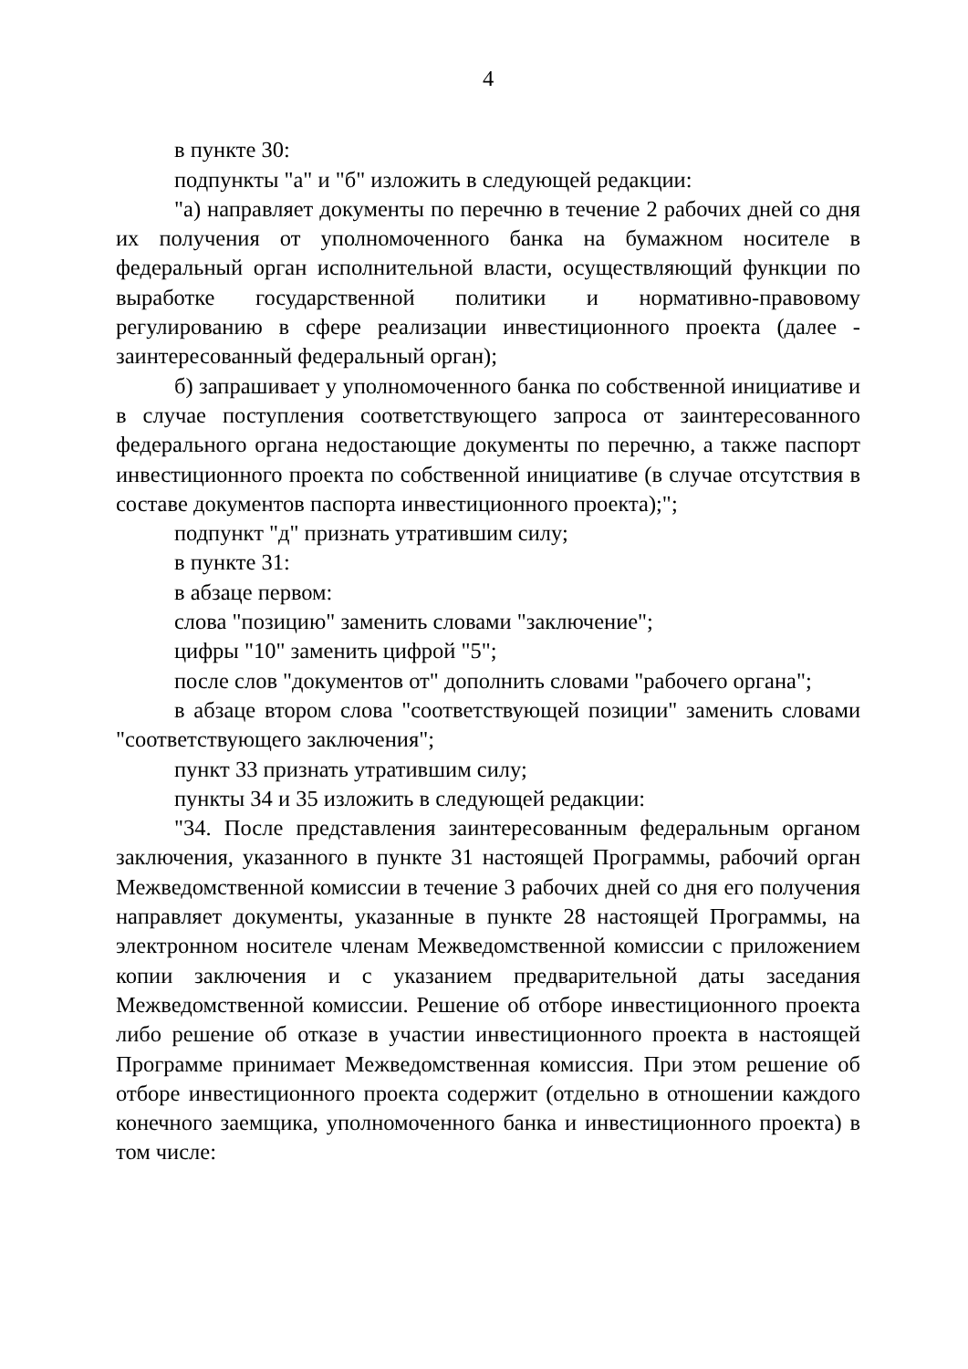4
в пункте 30:
подпункты "а" и "б" изложить в следующей редакции:
"а) направляет документы по перечню в течение 2 рабочих дней со дня их получения от уполномоченного банка на бумажном носителе в федеральный орган исполнительной власти, осуществляющий функции по выработке государственной политики и нормативно-правовому регулированию в сфере реализации инвестиционного проекта (далее - заинтересованный федеральный орган);
б) запрашивает у уполномоченного банка по собственной инициативе и в случае поступления соответствующего запроса от заинтересованного федерального органа недостающие документы по перечню, а также паспорт инвестиционного проекта по собственной инициативе (в случае отсутствия в составе документов паспорта инвестиционного проекта);";
подпункт "д" признать утратившим силу;
в пункте 31:
в абзаце первом:
слова "позицию" заменить словами "заключение";
цифры "10" заменить цифрой "5";
после слов "документов от" дополнить словами "рабочего органа";
в абзаце втором слова "соответствующей позиции" заменить словами "соответствующего заключения";
пункт 33 признать утратившим силу;
пункты 34 и 35 изложить в следующей редакции:
"34. После представления заинтересованным федеральным органом заключения, указанного в пункте 31 настоящей Программы, рабочий орган Межведомственной комиссии в течение 3 рабочих дней со дня его получения направляет документы, указанные в пункте 28 настоящей Программы, на электронном носителе членам Межведомственной комиссии с приложением копии заключения и с указанием предварительной даты заседания Межведомственной комиссии. Решение об отборе инвестиционного проекта либо решение об отказе в участии инвестиционного проекта в настоящей Программе принимает Межведомственная комиссия. При этом решение об отборе инвестиционного проекта содержит (отдельно в отношении каждого конечного заемщика, уполномоченного банка и инвестиционного проекта) в том числе: